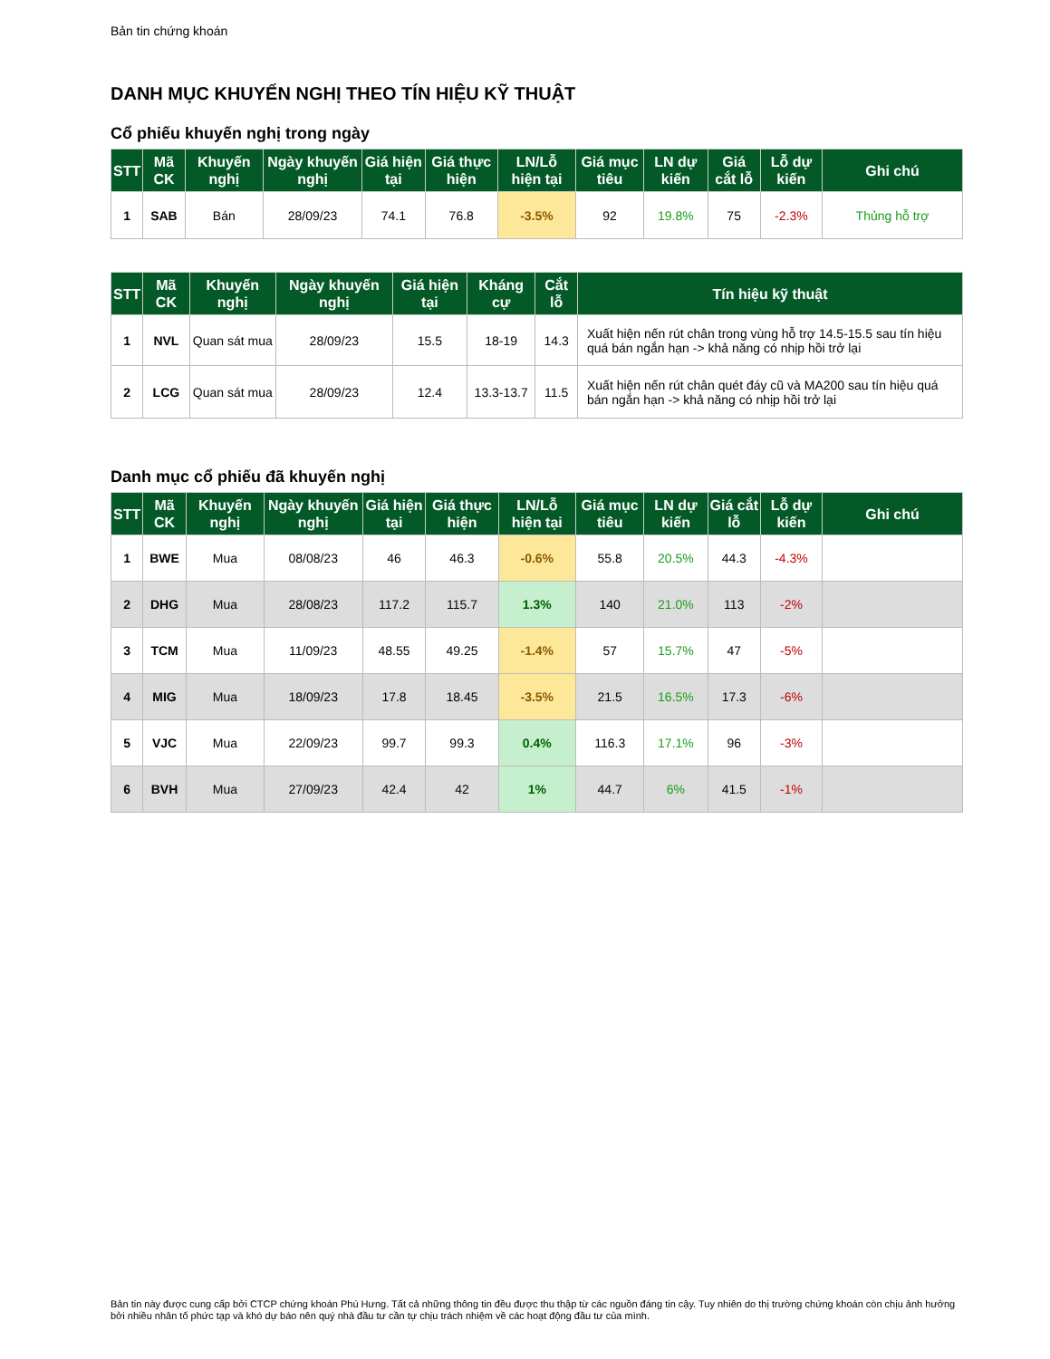Bản tin chứng khoán
DANH MỤC KHUYẾN NGHỊ THEO TÍN HIỆU KỸ THUẬT
Cổ phiếu khuyến nghị trong ngày
| STT | Mã CK | Khuyến nghị | Ngày khuyến nghị | Giá hiện tại | Giá thực hiện | LN/Lỗ hiện tại | Giá mục tiêu | LN dự kiến | Giá cắt lỗ | Lỗ dự kiến | Ghi chú |
| --- | --- | --- | --- | --- | --- | --- | --- | --- | --- | --- | --- |
| 1 | SAB | Bán | 28/09/23 | 74.1 | 76.8 | -3.5% | 92 | 19.8% | 75 | -2.3% | Thủng hỗ trợ |
| STT | Mã CK | Khuyến nghị | Ngày khuyến nghị | Giá hiện tại | Kháng cự | Cắt lỗ | Tín hiệu kỹ thuật |
| --- | --- | --- | --- | --- | --- | --- | --- |
| 1 | NVL | Quan sát mua | 28/09/23 | 15.5 | 18-19 | 14.3 | Xuất hiện nến rút chân trong vùng hỗ trợ 14.5-15.5 sau tín hiệu quá bán ngắn hạn -> khả năng có nhịp hồi trở lại |
| 2 | LCG | Quan sát mua | 28/09/23 | 12.4 | 13.3-13.7 | 11.5 | Xuất hiện nến rút chân quét đáy cũ và MA200 sau tín hiệu quá bán ngắn hạn -> khả năng có nhịp hồi trở lại |
Danh mục cổ phiếu đã khuyến nghị
| STT | Mã CK | Khuyến nghị | Ngày khuyến nghị | Giá hiện tại | Giá thực hiện | LN/Lỗ hiện tại | Giá mục tiêu | LN dự kiến | Giá cắt lỗ | Lỗ dự kiến | Ghi chú |
| --- | --- | --- | --- | --- | --- | --- | --- | --- | --- | --- | --- |
| 1 | BWE | Mua | 08/08/23 | 46 | 46.3 | -0.6% | 55.8 | 20.5% | 44.3 | -4.3% | |
| 2 | DHG | Mua | 28/08/23 | 117.2 | 115.7 | 1.3% | 140 | 21.0% | 113 | -2% | |
| 3 | TCM | Mua | 11/09/23 | 48.55 | 49.25 | -1.4% | 57 | 15.7% | 47 | -5% | |
| 4 | MIG | Mua | 18/09/23 | 17.8 | 18.45 | -3.5% | 21.5 | 16.5% | 17.3 | -6% | |
| 5 | VJC | Mua | 22/09/23 | 99.7 | 99.3 | 0.4% | 116.3 | 17.1% | 96 | -3% | |
| 6 | BVH | Mua | 27/09/23 | 42.4 | 42 | 1% | 44.7 | 6% | 41.5 | -1% | |
Bản tin này được cung cấp bởi CTCP chứng khoán Phú Hưng. Tất cả những thông tin đều được thu thập từ các nguồn đáng tin cậy. Tuy nhiên do thị trường chứng khoán còn chịu ảnh hưởng bởi nhiều nhân tố phức tạp và khó dự báo nên quý nhà đầu tư cần tự chịu trách nhiệm về các hoạt động đầu tư của mình.